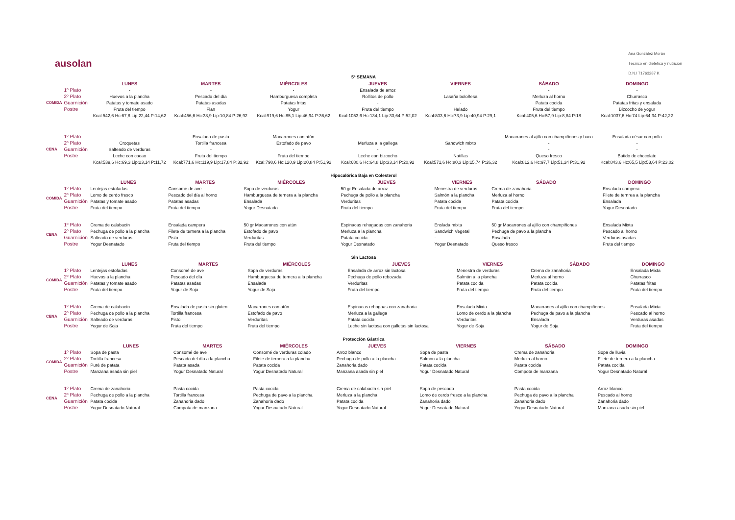ausolan
Ana González Morán
Técnico en dietética y nutrición
D.N.I 71763287 K
5ª SEMANA
| | | LUNES | MARTES | MIÉRCOLES | JUEVES | VIERNES | SÁBADO | DOMINGO |
| --- | --- | --- | --- | --- | --- | --- | --- | --- |
| COMIDA | 1º Plato | - | - | - | Ensalada de arroz | - | - | - |
| | 2º Plato | Huevos a la plancha | Pescado del día | Hamburguesa completa | Rollitos de pollo | Lasaña boloñesa | Merluza al horno | Churrasco |
| | Guarnición | Patatas y tomate asado | Patatas asadas | Patatas fritas | - | - | Patata cocida | Patatas fritas y ensalada |
| | Postre | Fruta del tiempo | Flan | Yogur | Fruta del tiempo | Helado | Fruta del tiempo | Bizcocho de yogur |
| | | Kcal:542,6 Hc:67,8 Lip:22,44 P:14,62 | Kcal:456,6 Hc:38,9 Lip:10,84 P:26,92 | Kcal:919,6 Hc:85,1 Lip:46,94 P:36,62 | Kcal:1053,6 Hc:134,1 Lip:33,64 P:52,02 | Kcal:803,6 Hc:73,9 Lip:40,94 P:29,1 | Kcal:405,6 Hc:57,9 Lip:8,84 P:18 | Kcal:1037,6 Hc:74 Lip:64,34 P:42,22 |
| CENA | 1º Plato | - | Ensalada de pasta | Macarrones con atún | - | - | Macarrones al ajillo con champiñones y baco | Ensalada césar con pollo |
| | 2º Plato | Croquetas | Tortilla francesa | Estofado de pavo | Merluza a la gallega | Sandwich mixto | - | - |
| | Guarnición | Salteado de verduras | - | - | - | - | - | - |
| | Postre | Leche con cacao | Fruta del tiempo | Fruta del tiempo | Leche con bizcocho | Natillas | Queso fresco | Batido de chocolate |
| | | Kcal:539,6 Hc:69,3 Lip:23,14 P:11,72 | Kcal:771,6 Hc:119,9 Lip:17,84 P:32,92 | Kcal:798,6 Hc:120,9 Lip:20,84 P:51,92 | Kcal:680,6 Hc:64,8 Lip:33,14 P:20,92 | Kcal:571,6 Hc:80,3 Lip:15,74 P:26,32 | Kcal:812,6 Hc:97,7 Lip:51,24 P:31,92 | Kcal:843,6 Hc:65,5 Lip:53,64 P:23,02 |
Hipocalórica Baja en Colesterol
| | | LUNES | MARTES | MIÉRCOLES | JUEVES | VIERNES | SÁBADO | DOMINGO |
| --- | --- | --- | --- | --- | --- | --- | --- | --- |
| COMIDA | 1º Plato | Lentejas estofadas | Consomé de ave | Sopa de verduras | 50 gr Ensalada de arroz | Menestra de verduras | Crema de zanahoria | Ensalada campera |
| | 2º Plato | Lomo de cerdo fresco | Pescado del día al horno | Hamburguesa de ternera a la plancha | Pechuga de pollo a la plancha | Salmón a la plancha | Merluza al horno | Filete de ternrea a la plancha |
| | Guarnición | Patatas y tomate asado | Patatas asadas | Ensalada | Verduritas | Patata cocida | Patata cocida | Ensalada |
| | Postre | Fruta del tiempo | Fruta del tiempo | Yogur Desnatado | Fruta del tiempo | Fruta del tiempo | Fruta del tiempo | Yogur Desnatado |
| CENA | 1º Plato | Crema de calabacín | Ensalada campera | 50 gr Macarrones con atún | Espinacas rehogadas con zanahoria | Enslada mixta | 50 gr Macarrones al ajillo con champiñones | Ensalada Mixta |
| | 2º Plato | Pechuga de pollo a la plancha | Filete de ternera a la plancha | Estofado de pavo | Merluza a la plancha | Sandwich Vegetal | Pechuga de pavo a la plancha | Pescado al horno |
| | Guarnición | Salteado de verduras | Pisto | Verduritas | Patata cocida | - | Ensalada | Verduras asadas |
| | Postre | Yogur Desnatado | Fruta del tiempo | Fruta del tiempo | Yogur Desnatado | Yogur Desnatado | Queso fresco | Fruta del tiempo |
Sin Lactosa
| | | LUNES | MARTES | MIÉRCOLES | JUEVES | VIERNES | SÁBADO | DOMINGO |
| --- | --- | --- | --- | --- | --- | --- | --- | --- |
| COMIDA | 1º Plato | Lentejas estofadas | Consomé de ave | Sopa de verduras | Ensalada de arroz sin lactosa | Menestra de verduras | Crema de zanahoria | Ensalada Mixta |
| | 2º Plato | Huevos a la plancha | Pescado del día | Hamburguesa de ternera a la plancha | Pechuga de pollo rebozada | Salmón a la plancha | Merluza al horno | Churrasco |
| | Guarnición | Patatas y tomate asado | Patatas asadas | Ensalada | Verduritas | Patata cocida | Patata cocida | Patatas fritas |
| | Postre | Fruta del tiempo | Yogur de Soja | Yogur de Soja | Fruta del tiempo | Fruta del tiempo | Fruta del tiempo | Fruta del tiempo |
| CENA | 1º Plato | Crema de calabacín | Ensalada de pasta sin gluten | Macarrones con atún | Espinacas rehogaas con zanahoria | Ensalada Mixta | Macarrones al ajillo con champiñones | Ensalada Mixta |
| | 2º Plato | Pechuga de pollo a la plancha | Tortilla francesa | Estofado de pavo | Merluza a la gallega | Lomo de cerdo a la plancha | Pechuga de pavo a la plancha | Pescado al horno |
| | Guarnición | Salteado de verduras | Pisto | Verduritas | Patata cocida | Verduritas | Ensalada | Verduras asadas |
| | Postre | Yogur de Soja | Fruta del tiempo | Fruta del tiempo | Leche sin lactosa con galletas sin lactosa | Yogur de Soja | Yogur de Soja | Fruta del tiempo |
Protección Gástrica
| | | LUNES | MARTES | MIÉRCOLES | JUEVES | VIERNES | SÁBADO | DOMINGO |
| --- | --- | --- | --- | --- | --- | --- | --- | --- |
| COMIDA | 1º Plato | Sopa de pasta | Consomé de ave | Consomé de verduras colado | Arroz blanco | Sopa de pasta | Crema de zanahoria | Sopa de lluvia |
| | 2º Plato | Tortilla francesa | Pescado del día a la plancha | Filete de ternera a la plancha | Pechuga de pollo a la plancha | Salmón a la plancha | Merluza al horno | Filete de ternera a la plancha |
| | Guarnición | Puré de patata | Patata asada | Patata cocida | Zanahoria dado | Patata cocida | Patata cocida | Patata cocida |
| | Postre | Manzana asada sin piel | Yogur Desnatado Natural | Yogur Desnatado Natural | Manzana asada sin piel | Yogur Desnatado Natural | Compota de manzana | Yogur Desnatado Natural |
| CENA | 1º Plato | Crema de zanahoria | Pasta cocida | Pasta cocida | Crema de calabacín sin piel | Sopa de pescado | Pasta cocida | Arroz blanco |
| | 2º Plato | Pechuga de pollo a la plancha | Tortilla francesa | Pechuga de pavo a la plancha | Merluza a la plancha | Lomo de cerdo fresco a la plancha | Pechuga de pavo a la plancha | Pescado al horno |
| | Guarnición | Patata cocida | Zanahoria dado | Zanahoria dado | Patata cocida | Zanahoria dado | Zanahoria dado | Zanahoria dado |
| | Postre | Yogur Desnatado Natural | Compota de manzana | Yogur Desnatado Natural | Yogur Desnatado Natural | Yogur Desnatado Natural | Yogur Desnatado Natural | Manzana asada sin piel |